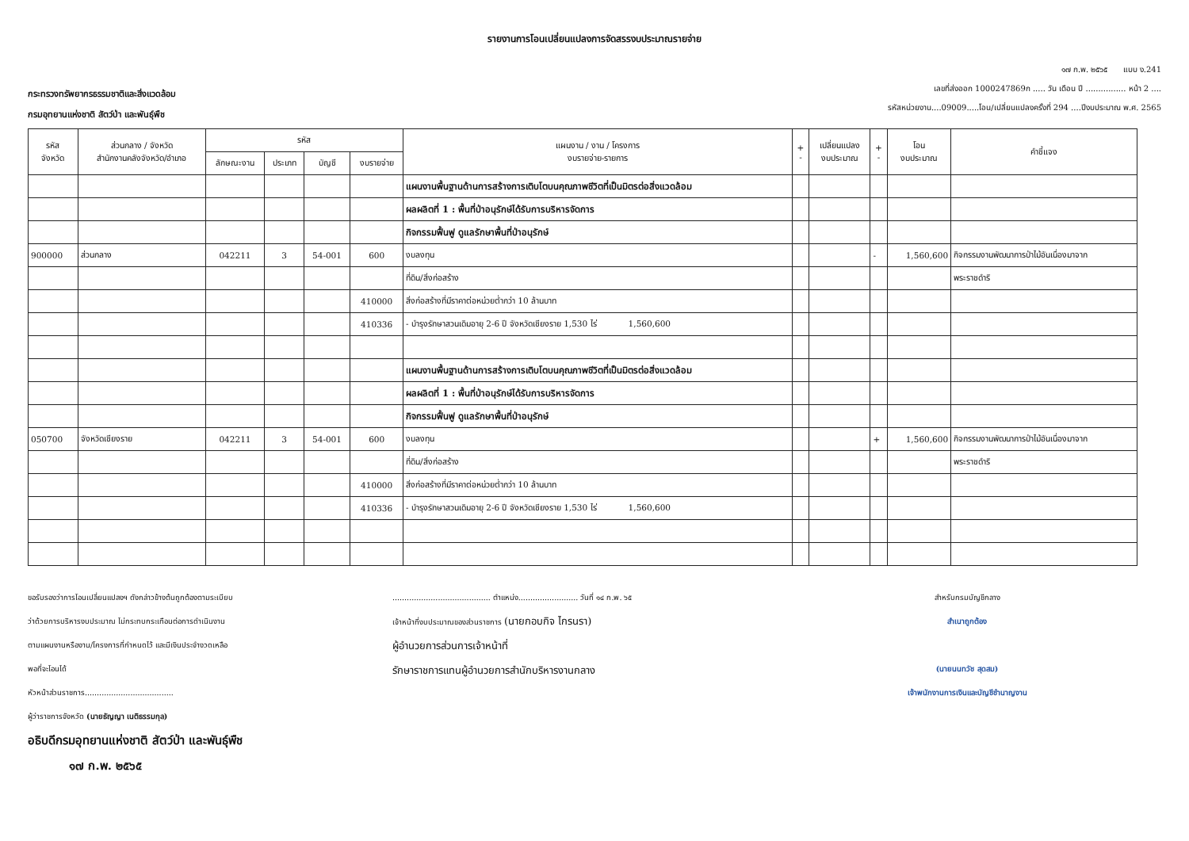รายงานการโอนเปลี่ยนแปลงการจัดสรรงบประมาณรายจ่าย
กระทรวงทรัพยากรธรรมชาติและสิ่งแวดล้อม
กรมอุทยานแห่งชาติ สัตว์ป่า และพันธุ์พืช
๑๗ ก.พ. ๒๕๖๕ แบบ ง.241
เลขที่ส่งออก 1000247869ก ..... วัน เดือน ปี ................ หน้า 2 ....
รหัสหน่วยงาน....09009.....โอน/เปลี่ยนแปลงครั้งที่ 294 ....ปีงบประมาณ พ.ศ. 2565
| รหัส จังหวัด | ส่วนกลาง / จังหวัด สำนักงานคลังจังหวัด/อำเภอ | รหัส | | | | แผนงาน / งาน / โครงการ งบรายจ่าย-รายการ | + - | เปลี่ยนแปลง งบประมาณ | + - | โอน งบประมาณ | คำชี้แจง |
| --- | --- | --- | --- | --- | --- | --- | --- | --- | --- | --- | --- |
| | | ลักษณะงาน | ประเภท | บัญชี | งบรายจ่าย | | | | | | |
| | | | | | | แผนงานพื้นฐานด้านการสร้างการเติบโตบนคุณภาพชีวิตที่เป็นมิตรต่อสิ่งแวดล้อม | | | | | |
| | | | | | | ผลผลิตที่ 1 : พื้นที่ป่าอนุรักษ์ได้รับการบริหารจัดการ | | | | | |
| | | | | | | กิจกรรมฟื้นฟู ดูแลรักษาพื้นที่ป่าอนุรักษ์ | | | | | |
| 900000 | ส่วนกลาง | 042211 | 3 | 54-001 | 600 | งบลงทุน | | | - | 1,560,600 | กิจกรรมงานพัฒนาการป่าไม้อันเนื่องมาจาก |
| | | | | | | ที่ดิน/สิ่งก่อสร้าง | | | | | พระราชดำริ |
| | | | | | 410000 | สิ่งก่อสร้างที่มีราคาต่อหน่วยต่ำกว่า 10 ล้านบาท | | | | | |
| | | | | | 410336 | - บำรุงรักษาสวนเดิมอายุ 2-6 ปี จังหวัดเชียงราย 1,530 ไร่ 1,560,600 | | | | | |
| | | | | | | แผนงานพื้นฐานด้านการสร้างการเติบโตบนคุณภาพชีวิตที่เป็นมิตรต่อสิ่งแวดล้อม | | | | | |
| | | | | | | ผลผลิตที่ 1 : พื้นที่ป่าอนุรักษ์ได้รับการบริหารจัดการ | | | | | |
| | | | | | | กิจกรรมฟื้นฟู ดูแลรักษาพื้นที่ป่าอนุรักษ์ | | | | | |
| 050700 | จังหวัดเชียงราย | 042211 | 3 | 54-001 | 600 | งบลงทุน | | | + | 1,560,600 | กิจกรรมงานพัฒนาการป่าไม้อันเนื่องมาจาก |
| | | | | | | ที่ดิน/สิ่งก่อสร้าง | | | | | พระราชดำริ |
| | | | | | 410000 | สิ่งก่อสร้างที่มีราคาต่อหน่วยต่ำกว่า 10 ล้านบาท | | | | | |
| | | | | | 410336 | - บำรุงรักษาสวนเดิมอายุ 2-6 ปี จังหวัดเชียงราย 1,530 ไร่ 1,560,600 | | | | | |
ขอรับรองว่าการโอนเปลี่ยนแปลงฯ ดังกล่าวข้างต้นถูกต้องตามระเบียบ
ว่าด้วยการบริหารงบประมาณ ไม่กระทบกระเทือนต่อการดำเนินงาน
ตามแผนงานหรืองาน/โครงการที่กำหนดไว้ และมีเงินประจำงวดเหลือ
พอที่จะโอนได้
หัวหน้าส่วนราชการ.....................................
ผู้ว่าราชการจังหวัด (นายธัญญา เนติธรรมกุล)
อธิบดีกรมอุทยานแห่งชาติ สัตว์ป่า และพันธุ์พืช
๑๗ ก.พ. ๒๕๖๕
......................................... ตำแหน่ง......................... วันที่ ๑๔ ก.พ. ๖๕
เจ้าหน้าที่งบประมาณของส่วนราชการ (นายกอบกิจ ไกรนรา)
ผู้อำนวยการส่วนการเจ้าหน้าที่
รักษาราชการแทนผู้อำนวยการสำนักบริหารงานกลาง
สำหรับกรมบัญชีกลาง
สำเนาถูกต้อง
(นายนนทวัช สุดสม)
เจ้าพนักงานการเงินและบัญชีชำนาญงาน